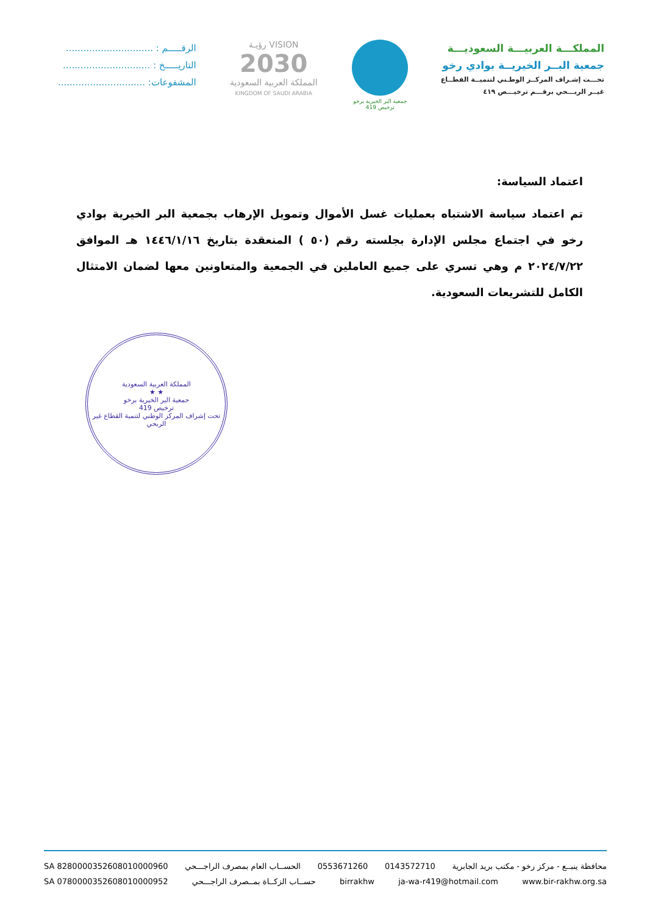المملكـــة العربيـــة السعوديـــة
جمعية البــر الخيريــة بوادي رخو
تحـــت إشـراف المركــز الوطـني لتنميــة القطــاع
غيــر الربـــحي برقـــم ترخيـــص ٤١٩
جمعية البر الخيرية برخو
ترخيص 419
VISION رؤيـة
2030
المملكة العربية السعودية
KINGDOM OF SAUDI ARABIA
الرقـــــم : ..............................
التاريـــــخ : ..............................
المشفوعات: ..............................
اعتماد السياسة:
تم اعتماد سياسة الاشتباه بعمليات غسل الأموال وتمويل الإرهاب بجمعية البر الخيرية بوادي رخو في اجتماع مجلس الإدارة بجلسته رقم (٥٠ ) المنعقدة بتاريخ ١٤٤٦/١/١٦ هـ الموافق ٢٠٢٤/٧/٢٢ م وهي تسري على جميع العاملين في الجمعية والمتعاونين معها لضمان الامتثال الكامل للتشريعات السعودية.
المملكة العربية السعودية
★ ★
جمعية البر الخيرية برخو
ترخيص 419
تحت إشراف المركز الوطني لتنمية القطاع غير الربحي
محافظة ينبــع - مركز رخو - مكتب بريد الجابرية 0143572710 0553671260 الحســاب العام بمصرف الراجـــحي SA 8280000352608010000960
www.bir-rakhw.org.sa ja-wa-r419@hotmail.com birrakhw حســاب الزكــاة بمــصرف الراجـــحي SA 0780000352608010000952